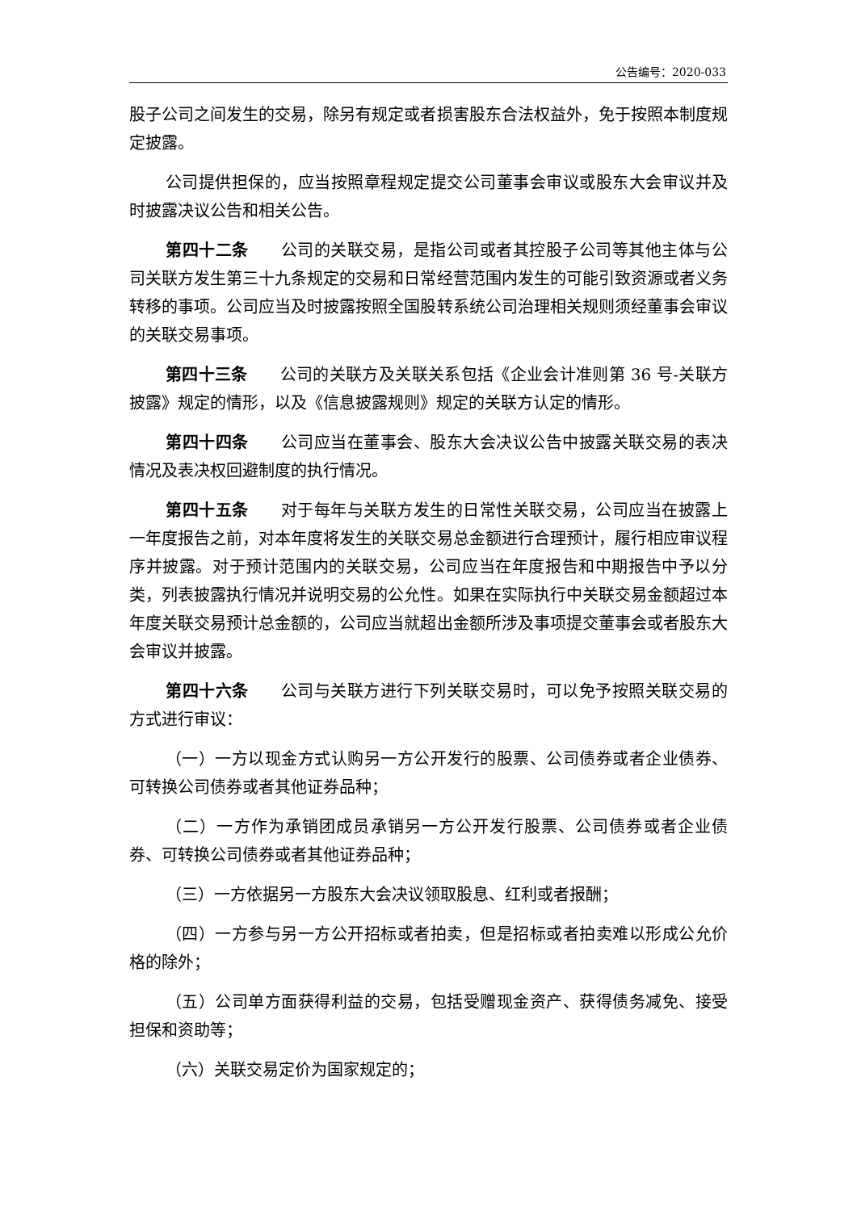公告编号：2020-033
股子公司之间发生的交易，除另有规定或者损害股东合法权益外，免于按照本制度规定披露。
公司提供担保的，应当按照章程规定提交公司董事会审议或股东大会审议并及时披露决议公告和相关公告。
第四十二条 公司的关联交易，是指公司或者其控股子公司等其他主体与公司关联方发生第三十九条规定的交易和日常经营范围内发生的可能引致资源或者义务转移的事项。公司应当及时披露按照全国股转系统公司治理相关规则须经董事会审议的关联交易事项。
第四十三条 公司的关联方及关联关系包括《企业会计准则第 36 号-关联方披露》规定的情形，以及《信息披露规则》规定的关联方认定的情形。
第四十四条 公司应当在董事会、股东大会决议公告中披露关联交易的表决情况及表决权回避制度的执行情况。
第四十五条 对于每年与关联方发生的日常性关联交易，公司应当在披露上一年度报告之前，对本年度将发生的关联交易总金额进行合理预计，履行相应审议程序并披露。对于预计范围内的关联交易，公司应当在年度报告和中期报告中予以分类，列表披露执行情况并说明交易的公允性。如果在实际执行中关联交易金额超过本年度关联交易预计总金额的，公司应当就超出金额所涉及事项提交董事会或者股东大会审议并披露。
第四十六条 公司与关联方进行下列关联交易时，可以免予按照关联交易的方式进行审议：
（一）一方以现金方式认购另一方公开发行的股票、公司债券或者企业债券、可转换公司债券或者其他证券品种；
（二）一方作为承销团成员承销另一方公开发行股票、公司债券或者企业债券、可转换公司债券或者其他证券品种；
（三）一方依据另一方股东大会决议领取股息、红利或者报酬；
（四）一方参与另一方公开招标或者拍卖，但是招标或者拍卖难以形成公允价格的除外；
（五）公司单方面获得利益的交易，包括受赠现金资产、获得债务减免、接受担保和资助等；
（六）关联交易定价为国家规定的；